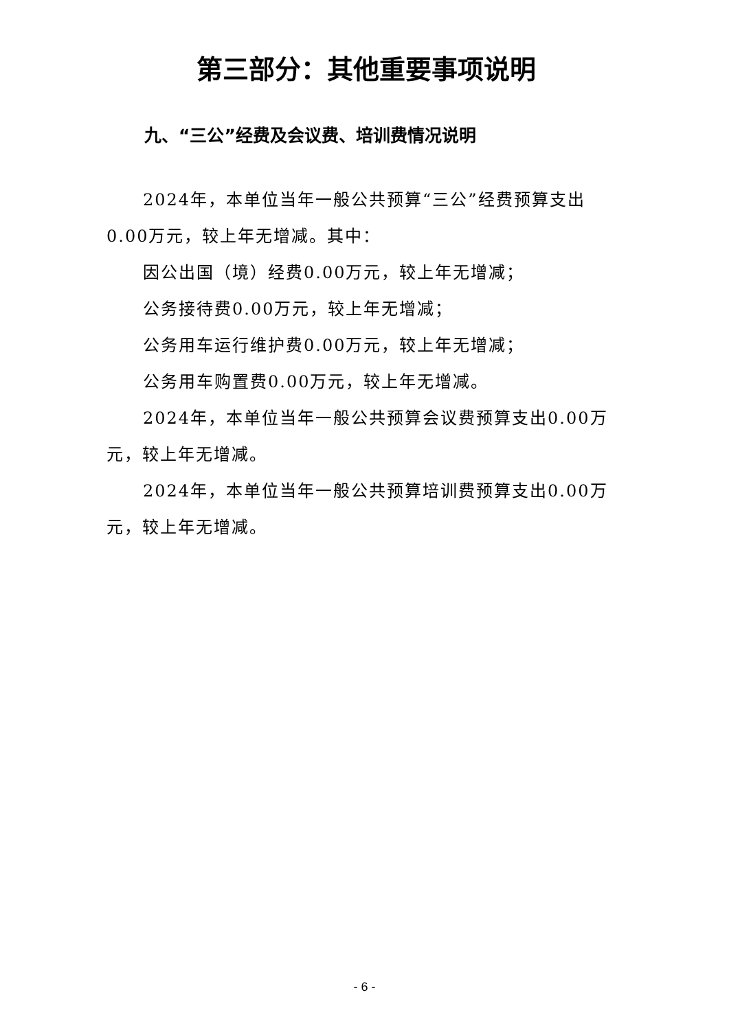第三部分：其他重要事项说明
九、“三公”经费及会议费、培训费情况说明
2024年，本单位当年一般公共预算“三公”经费预算支出0.00万元，较上年无增减。其中：
因公出国（境）经费0.00万元，较上年无增减；
公务接待费0.00万元，较上年无增减；
公务用车运行维护费0.00万元，较上年无增减；
公务用车购置费0.00万元，较上年无增减。
2024年，本单位当年一般公共预算会议费预算支出0.00万元，较上年无增减。
2024年，本单位当年一般公共预算培训费预算支出0.00万元，较上年无增减。
- 6 -